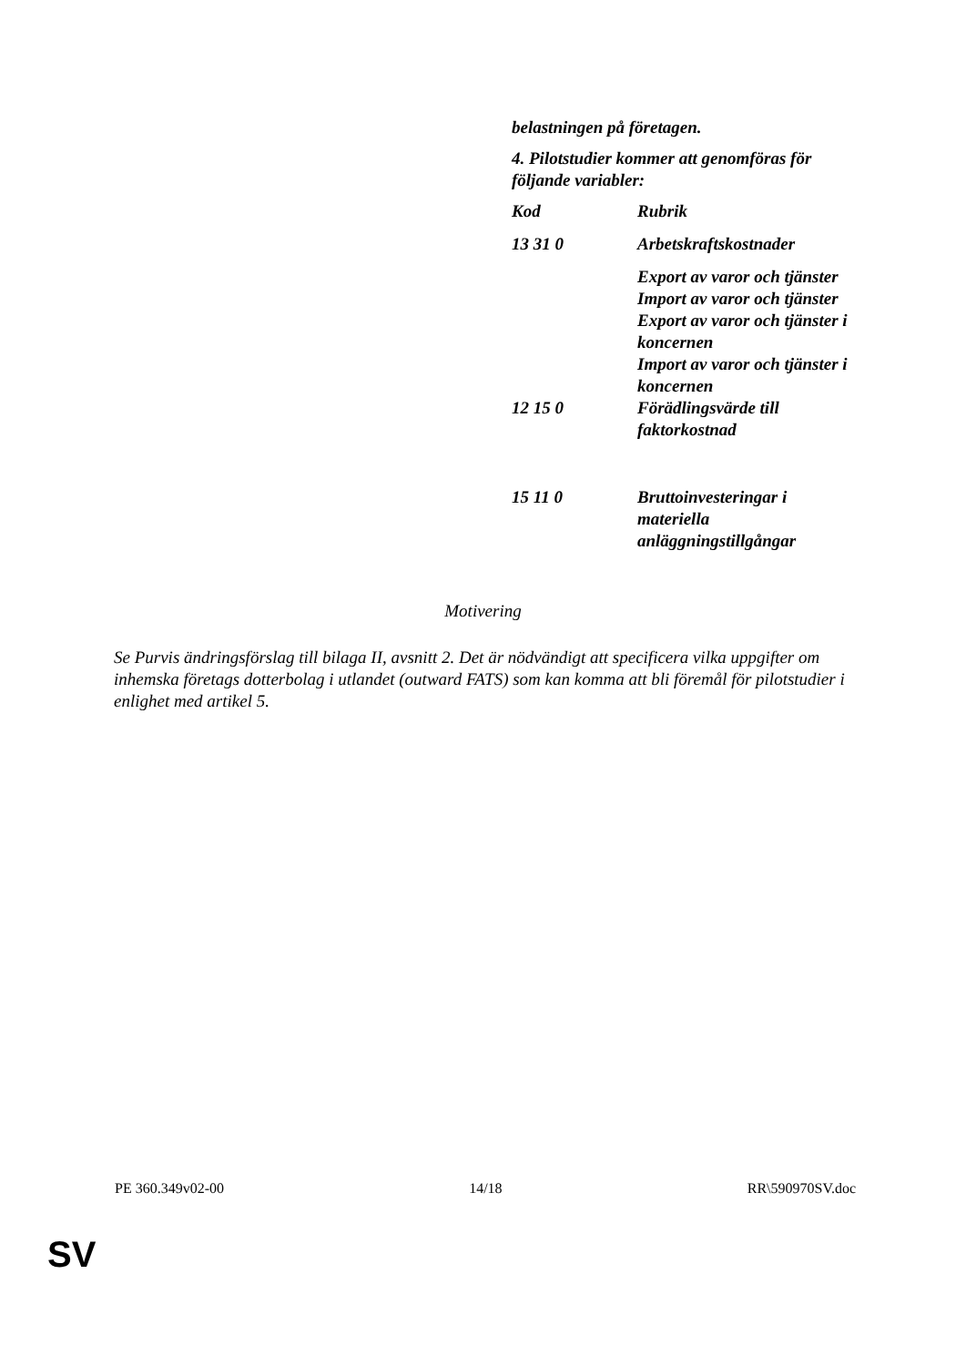belastningen på företagen.
4. Pilotstudier kommer att genomföras för följande variabler:
| Kod | Rubrik |
| --- | --- |
| 13 31 0 | Arbetskraftskostnader |
| | Export av varor och tjänster Import av varor och tjänster Export av varor och tjänster i koncernen Import av varor och tjänster i koncernen |
| 12 15 0 | Förädlingsvärde till faktorkostnad |
| 15 11 0 | Bruttoinvesteringar i materiella anläggningstillgångar |
Motivering
Se Purvis ändringsförslag till bilaga II, avsnitt 2. Det är nödvändigt att specificera vilka uppgifter om inhemska företags dotterbolag i utlandet (outward FATS) som kan komma att bli föremål för pilotstudier i enlighet med artikel 5.
PE 360.349v02-00 14/18 RR\590970SV.doc
SV